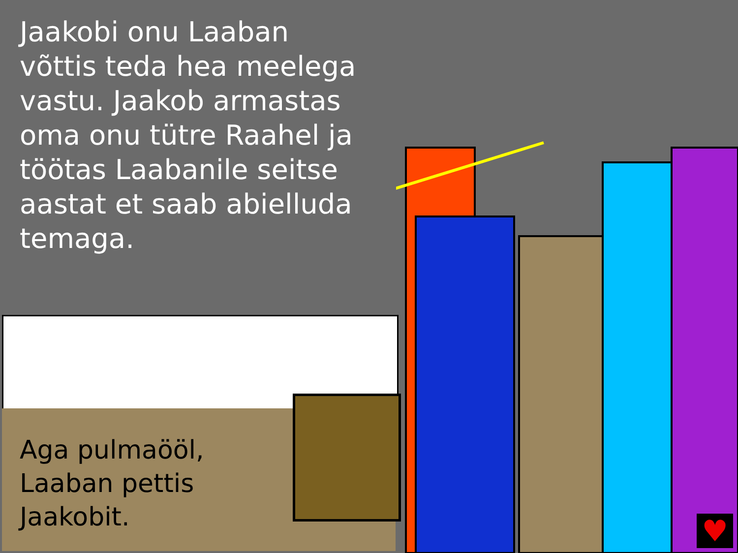Jaakobi onu Laaban võttis teda hea meelega vastu. Jaakob armastas oma onu tütre Raahel ja töötas Laabanile seitse aastat et saab abielluda temaga.
Aga pulmaööl,
Laaban pettis
Jaakobit.
♥